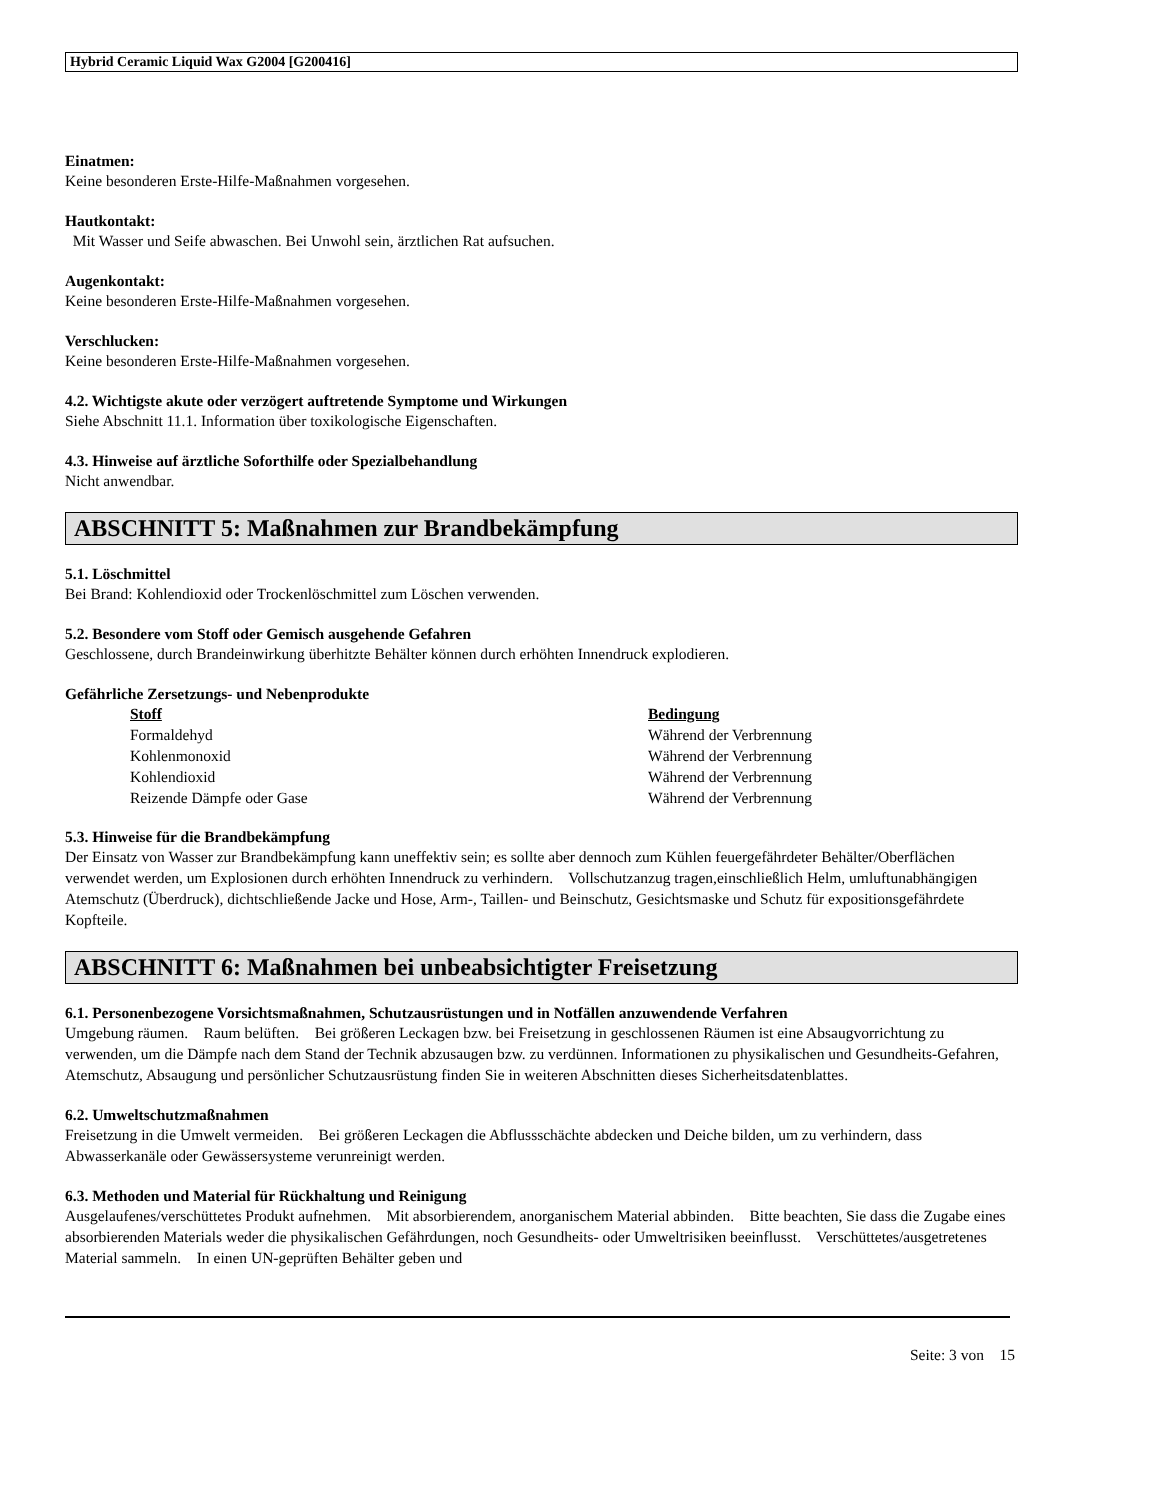Hybrid Ceramic Liquid Wax G2004 [G200416]
Einatmen:
Keine besonderen Erste-Hilfe-Maßnahmen vorgesehen.
Hautkontakt:
Mit Wasser und Seife abwaschen. Bei Unwohl sein, ärztlichen Rat aufsuchen.
Augenkontakt:
Keine besonderen Erste-Hilfe-Maßnahmen vorgesehen.
Verschlucken:
Keine besonderen Erste-Hilfe-Maßnahmen vorgesehen.
4.2. Wichtigste akute oder verzögert auftretende Symptome und Wirkungen
Siehe Abschnitt 11.1. Information über toxikologische Eigenschaften.
4.3. Hinweise auf ärztliche Soforthilfe oder Spezialbehandlung
Nicht anwendbar.
ABSCHNITT 5: Maßnahmen zur Brandbekämpfung
5.1. Löschmittel
Bei Brand: Kohlendioxid oder Trockenlöschmittel zum Löschen verwenden.
5.2. Besondere vom Stoff oder Gemisch ausgehende Gefahren
Geschlossene, durch Brandeinwirkung überhitzte Behälter können durch erhöhten Innendruck explodieren.
Gefährliche Zersetzungs- und Nebenprodukte
| Stoff | Bedingung |
| --- | --- |
| Formaldehyd | Während der Verbrennung |
| Kohlenmonoxid | Während der Verbrennung |
| Kohlendioxid | Während der Verbrennung |
| Reizende Dämpfe oder Gase | Während der Verbrennung |
5.3. Hinweise für die Brandbekämpfung
Der Einsatz von Wasser zur Brandbekämpfung kann uneffektiv sein; es sollte aber dennoch zum Kühlen feuergefährdeter Behälter/Oberflächen verwendet werden, um Explosionen durch erhöhten Innendruck zu verhindern. Vollschutzanzug tragen,einschließlich Helm, umluftunabhängigen Atemschutz (Überdruck), dichtschließende Jacke und Hose, Arm-, Taillen- und Beinschutz, Gesichtsmaske und Schutz für expositionsgefährdete Kopfteile.
ABSCHNITT 6: Maßnahmen bei unbeabsichtigter Freisetzung
6.1. Personenbezogene Vorsichtsmaßnahmen, Schutzausrüstungen und in Notfällen anzuwendende Verfahren
Umgebung räumen. Raum belüften. Bei größeren Leckagen bzw. bei Freisetzung in geschlossenen Räumen ist eine Absaugvorrichtung zu verwenden, um die Dämpfe nach dem Stand der Technik abzusaugen bzw. zu verdünnen. Informationen zu physikalischen und Gesundheits-Gefahren, Atemschutz, Absaugung und persönlicher Schutzausrüstung finden Sie in weiteren Abschnitten dieses Sicherheitsdatenblattes.
6.2. Umweltschutzmaßnahmen
Freisetzung in die Umwelt vermeiden. Bei größeren Leckagen die Abflussschächte abdecken und Deiche bilden, um zu verhindern, dass Abwasserkanäle oder Gewässersysteme verunreinigt werden.
6.3. Methoden und Material für Rückhaltung und Reinigung
Ausgelaufenes/verschüttetes Produkt aufnehmen. Mit absorbierendem, anorganischem Material abbinden. Bitte beachten, Sie dass die Zugabe eines absorbierenden Materials weder die physikalischen Gefährdungen, noch Gesundheits- oder Umweltrisiken beeinflusst. Verschüttetes/ausgetretenes Material sammeln. In einen UN-geprüften Behälter geben und
Seite: 3 von 15